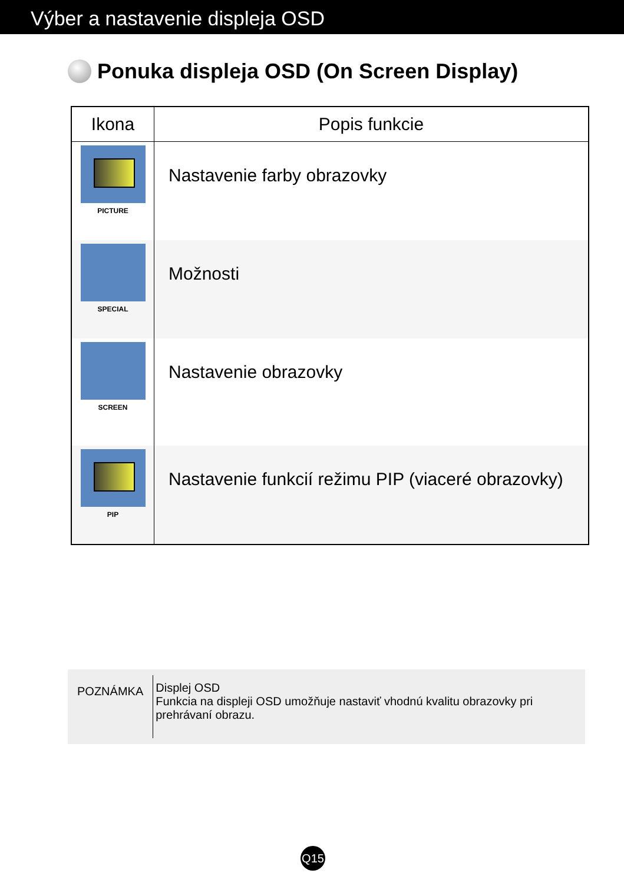Výber a nastavenie displeja OSD
Ponuka displeja OSD (On Screen Display)
| Ikona | Popis funkcie |
| --- | --- |
| PICTURE | Nastavenie farby obrazovky |
| SPECIAL | Možnosti |
| SCREEN | Nastavenie obrazovky |
| PIP | Nastavenie funkcií režimu PIP (viaceré obrazovky) |
POZNÁMKA
Displej OSD
Funkcia na displeji OSD umožňuje nastaviť vhodnú kvalitu obrazovky pri prehrávaní obrazu.
Q15